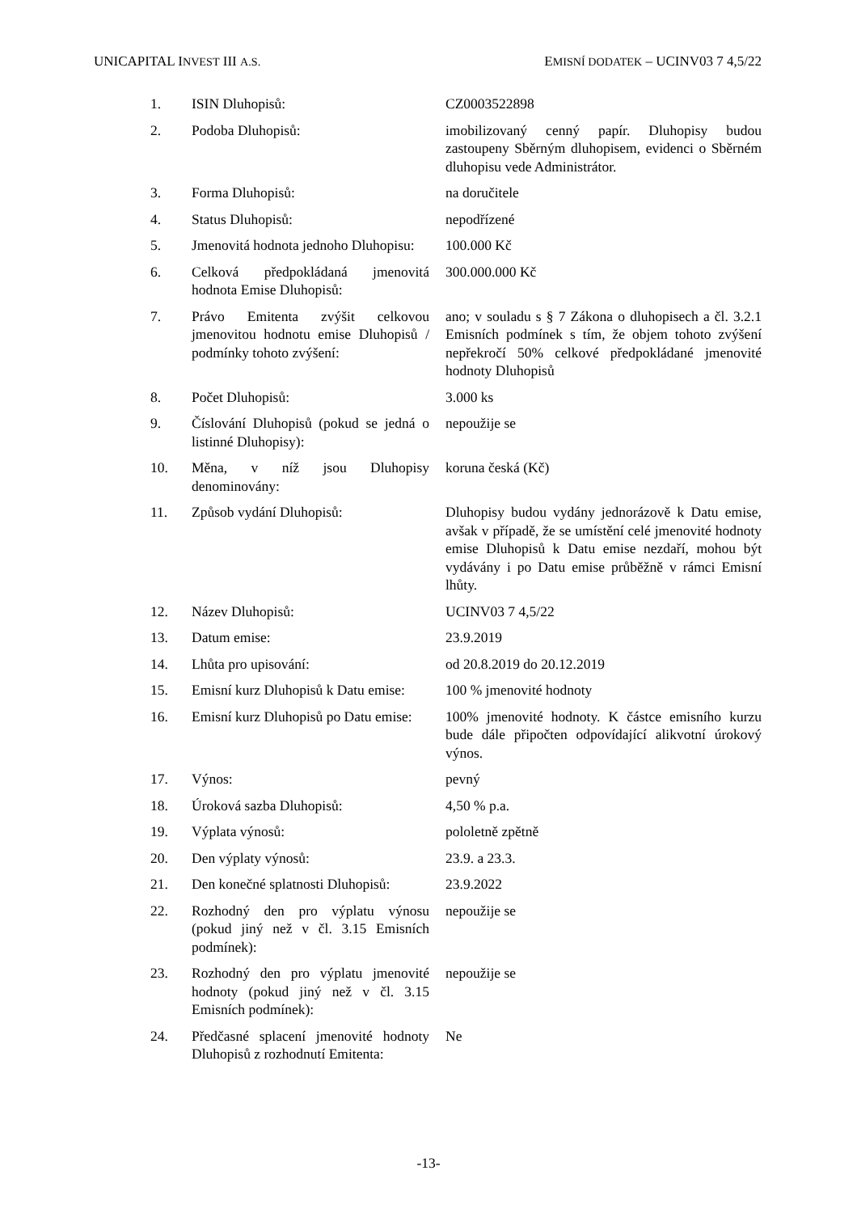UNICAPITAL INVEST III A.S. EMISNÍ DODATEK – UCINV03 7 4,5/22
| 1. | ISIN Dluhopisů: | CZ0003522898 |
| 2. | Podoba Dluhopisů: | imobilizovaný cenný papír. Dluhopisy budou zastoupeny Sběrným dluhopisem, evidenci o Sběrném dluhopisu vede Administrátor. |
| 3. | Forma Dluhopisů: | na doručitele |
| 4. | Status Dluhopisů: | nepodřízené |
| 5. | Jmenovitá hodnota jednoho Dluhopisu: | 100.000 Kč |
| 6. | Celková předpokládaná jmenovitá hodnota Emise Dluhopisů: | 300.000.000 Kč |
| 7. | Právo Emitenta zvýšit celkovou jmenovitou hodnotu emise Dluhopisů / podmínky tohoto zvýšení: | ano; v souladu s § 7 Zákona o dluhopisech a čl. 3.2.1 Emisních podmínek s tím, že objem tohoto zvýšení nepřekročí 50% celkové předpokládané jmenovité hodnoty Dluhopisů |
| 8. | Počet Dluhopisů: | 3.000 ks |
| 9. | Číslování Dluhopisů (pokud se jedná o listinné Dluhopisy): | nepoužije se |
| 10. | Měna, v níž jsou Dluhopisy denominovány: | koruna česká (Kč) |
| 11. | Způsob vydání Dluhopisů: | Dluhopisy budou vydány jednorázově k Datu emise, avšak v případě, že se umístění celé jmenovité hodnoty emise Dluhopisů k Datu emise nezdaří, mohou být vydávány i po Datu emise průběžně v rámci Emisní lhůty. |
| 12. | Název Dluhopisů: | UCINV03 7 4,5/22 |
| 13. | Datum emise: | 23.9.2019 |
| 14. | Lhůta pro upisování: | od 20.8.2019 do 20.12.2019 |
| 15. | Emisní kurz Dluhopisů k Datu emise: | 100 % jmenovité hodnoty |
| 16. | Emisní kurz Dluhopisů po Datu emise: | 100% jmenovité hodnoty. K částce emisního kurzu bude dále připočten odpovídající alikvotní úrokový výnos. |
| 17. | Výnos: | pevný |
| 18. | Úroková sazba Dluhopisů: | 4,50 % p.a. |
| 19. | Výplata výnosů: | pololetně zpětně |
| 20. | Den výplaty výnosů: | 23.9. a 23.3. |
| 21. | Den konečné splatnosti Dluhopisů: | 23.9.2022 |
| 22. | Rozhodný den pro výplatu výnosu (pokud jiný než v čl. 3.15 Emisních podmínek): | nepoužije se |
| 23. | Rozhodný den pro výplatu jmenovité hodnoty (pokud jiný než v čl. 3.15 Emisních podmínek): | nepoužije se |
| 24. | Předčasné splacení jmenovité hodnoty Dluhopisů z rozhodnutí Emitenta: | Ne |
-13-